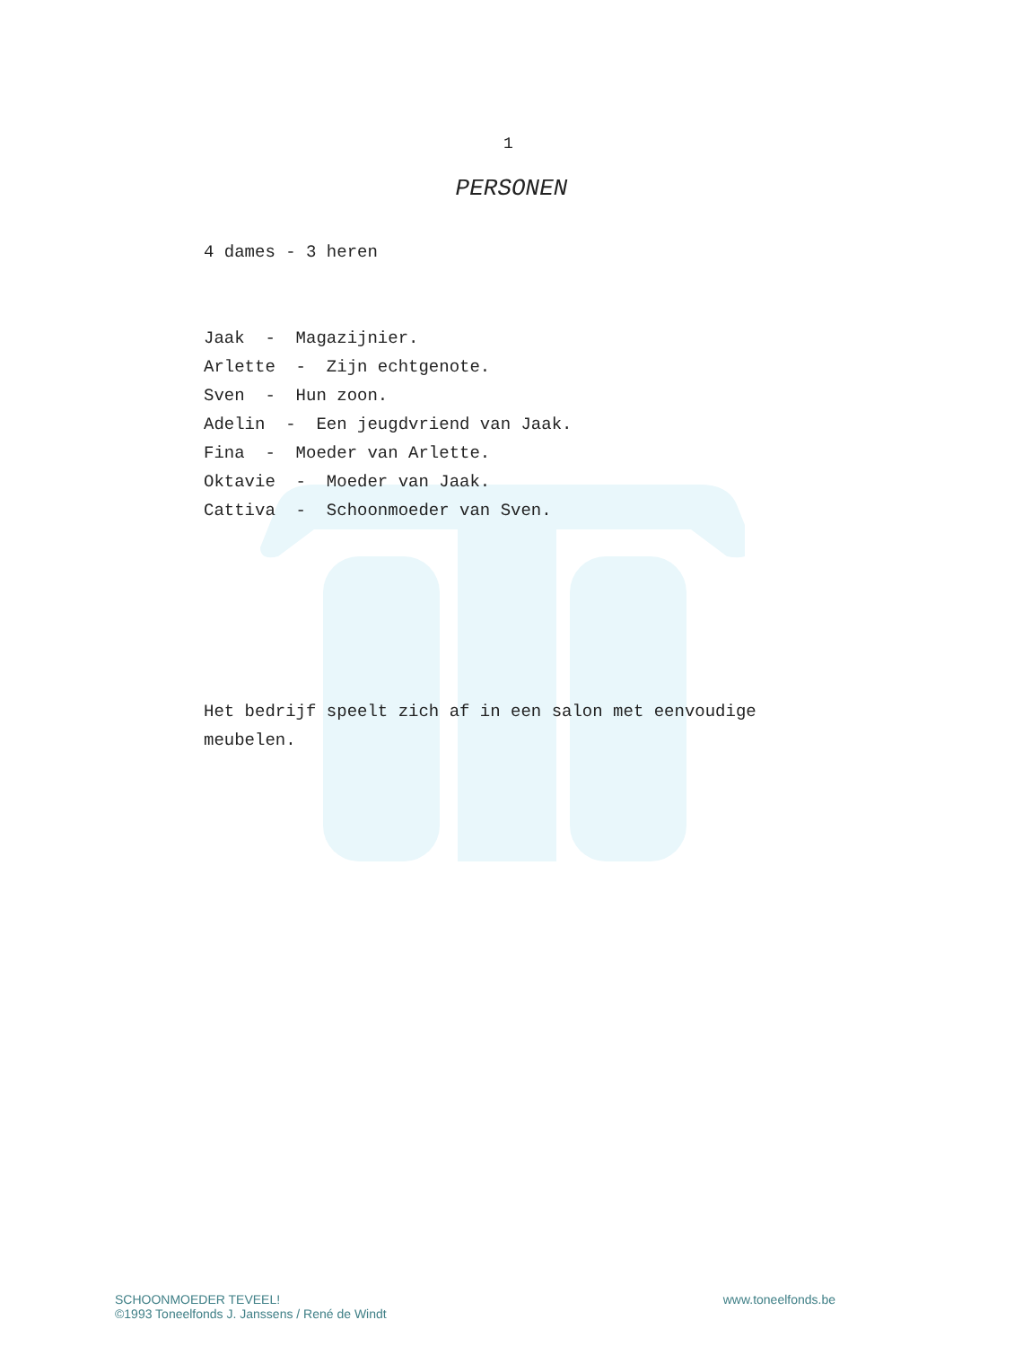1
PERSONEN
4 dames - 3 heren
Jaak - Magazijnier.
Arlette - Zijn echtgenote.
Sven - Hun zoon.
Adelin - Een jeugdvriend van Jaak.
Fina - Moeder van Arlette.
Oktavie - Moeder van Jaak.
Cattiva - Schoonmoeder van Sven.
Het bedrijf speelt zich af in een salon met eenvoudige meubelen.
SCHOONMOEDER TEVEEL!
©1993 Toneelfonds J. Janssens / René de Windt
www.toneelfonds.be